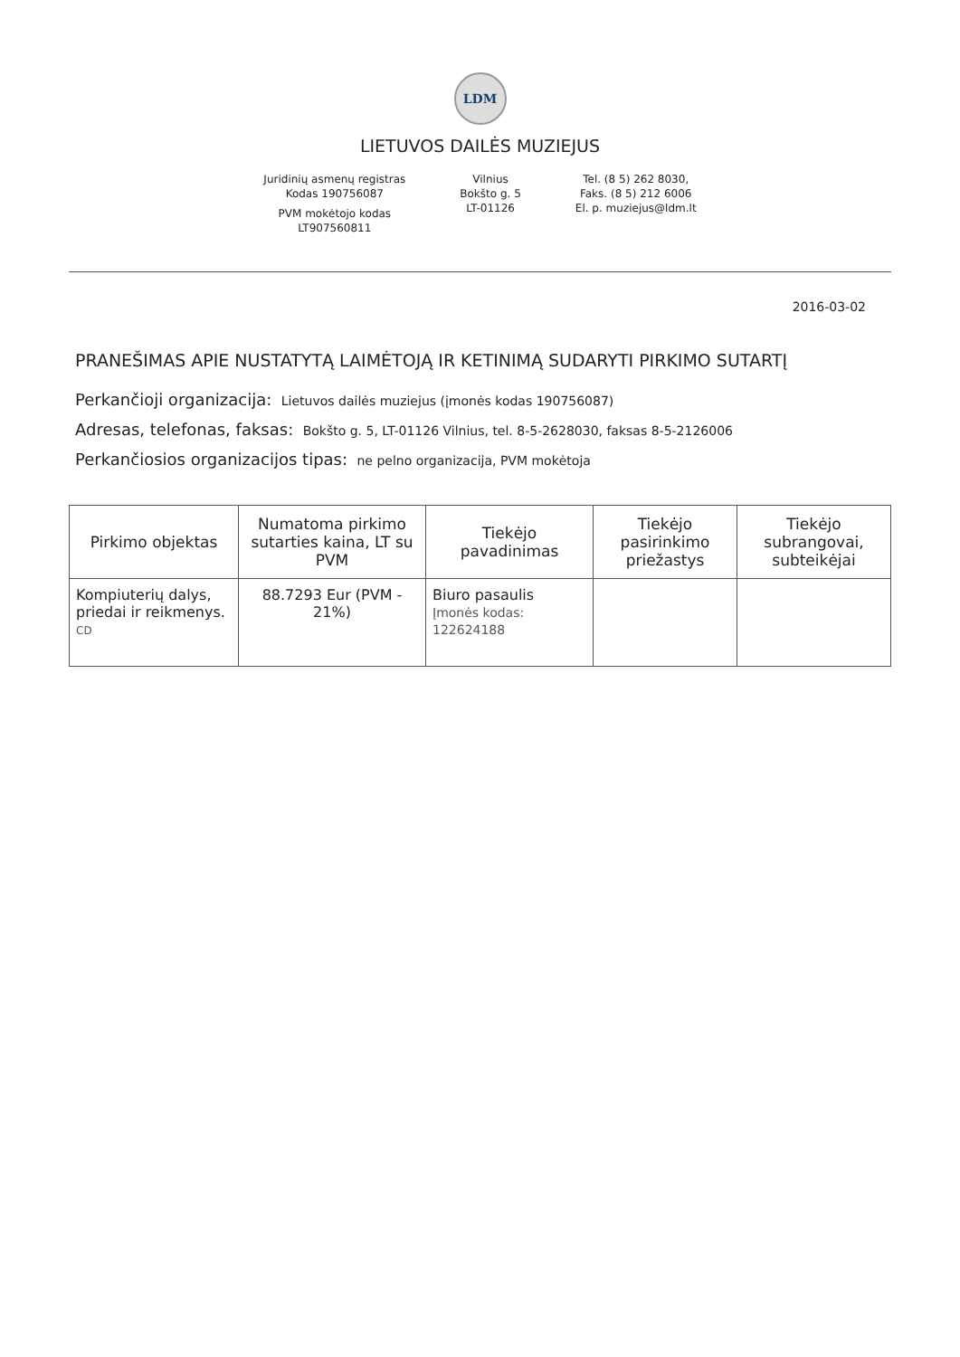LDM
LIETUVOS DAILĖS MUZIEJUS
Juridinių asmenų registras
Kodas 190756087
PVM mokėtojo kodas
LT907560811
Vilnius
Bokšto g. 5
LT-01126
Tel. (8 5) 262 8030,
Faks. (8 5) 212 6006
El. p. muziejus@ldm.lt
2016-03-02
PRANEŠIMAS APIE NUSTATYTĄ LAIMĖTOJĄ IR KETINIMĄ SUDARYTI PIRKIMO SUTARTĮ
Perkančioji organizacija: Lietuvos dailės muziejus (įmonės kodas 190756087)
Adresas, telefonas, faksas: Bokšto g. 5, LT-01126 Vilnius, tel. 8-5-2628030, faksas 8-5-2126006
Perkančiosios organizacijos tipas: ne pelno organizacija, PVM mokėtoja
| Pirkimo objektas | Numatoma pirkimo sutarties kaina, LT su PVM | Tiekėjo pavadinimas | Tiekėjo pasirinkimo priežastys | Tiekėjo subrangovai, subteikėjai |
| --- | --- | --- | --- | --- |
| Kompiuterių dalys, priedai ir reikmenys. CD | 88.7293 Eur (PVM - 21%) | Biuro pasaulis Įmonės kodas: 122624188 | | |